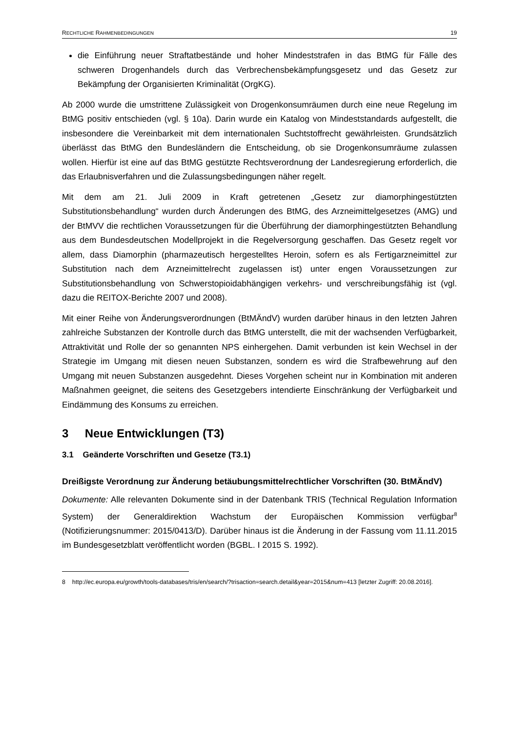RECHTLICHE RAHMENBEDINGUNGEN 19
die Einführung neuer Straftatbestände und hoher Mindeststrafen in das BtMG für Fälle des schweren Drogenhandels durch das Verbrechensbekämpfungsgesetz und das Gesetz zur Bekämpfung der Organisierten Kriminalität (OrgKG).
Ab 2000 wurde die umstrittene Zulässigkeit von Drogenkonsumräumen durch eine neue Regelung im BtMG positiv entschieden (vgl. § 10a). Darin wurde ein Katalog von Mindeststandards aufgestellt, die insbesondere die Vereinbarkeit mit dem internationalen Suchtstoffrecht gewährleisten. Grundsätzlich überlässt das BtMG den Bundesländern die Entscheidung, ob sie Drogenkonsumräume zulassen wollen. Hierfür ist eine auf das BtMG gestützte Rechtsverordnung der Landesregierung erforderlich, die das Erlaubnisverfahren und die Zulassungsbedingungen näher regelt.
Mit dem am 21. Juli 2009 in Kraft getretenen „Gesetz zur diamorphingestützten Substitutionsbehandlung“ wurden durch Änderungen des BtMG, des Arzneimittelgesetzes (AMG) und der BtMVV die rechtlichen Voraussetzungen für die Überführung der diamorphingestützten Behandlung aus dem Bundesdeutschen Modellprojekt in die Regelversorgung geschaffen. Das Gesetz regelt vor allem, dass Diamorphin (pharmazeutisch hergestelltes Heroin, sofern es als Fertigarzneimittel zur Substitution nach dem Arzneimittelrecht zugelassen ist) unter engen Voraussetzungen zur Substitutionsbehandlung von Schwerstopioidabhängigen verkehrs- und verschreibungsfähig ist (vgl. dazu die REITOX-Berichte 2007 und 2008).
Mit einer Reihe von Änderungsverordnungen (BtMÄndV) wurden darüber hinaus in den letzten Jahren zahlreiche Substanzen der Kontrolle durch das BtMG unterstellt, die mit der wachsenden Verfügbarkeit, Attraktivität und Rolle der so genannten NPS einhergehen. Damit verbunden ist kein Wechsel in der Strategie im Umgang mit diesen neuen Substanzen, sondern es wird die Strafbewehrung auf den Umgang mit neuen Substanzen ausgedehnt. Dieses Vorgehen scheint nur in Kombination mit anderen Maßnahmen geeignet, die seitens des Gesetzgebers intendierte Einschränkung der Verfügbarkeit und Eindämmung des Konsums zu erreichen.
3 Neue Entwicklungen (T3)
3.1 Geänderte Vorschriften und Gesetze (T3.1)
Dreißigste Verordnung zur Änderung betäubungsmittelrechtlicher Vorschriften (30. BtMÄndV)
Dokumente: Alle relevanten Dokumente sind in der Datenbank TRIS (Technical Regulation Information System) der Generaldirektion Wachstum der Europäischen Kommission verfügbar<sup>8</sup> (Notifizierungsnummer: 2015/0413/D). Darüber hinaus ist die Änderung in der Fassung vom 11.11.2015 im Bundesgesetzblatt veröffentlicht worden (BGBL. I 2015 S. 1992).
8 http://ec.europa.eu/growth/tools-databases/tris/en/search/?trisaction=search.detail&year=2015&num=413 [letzter Zugriff: 20.08.2016].